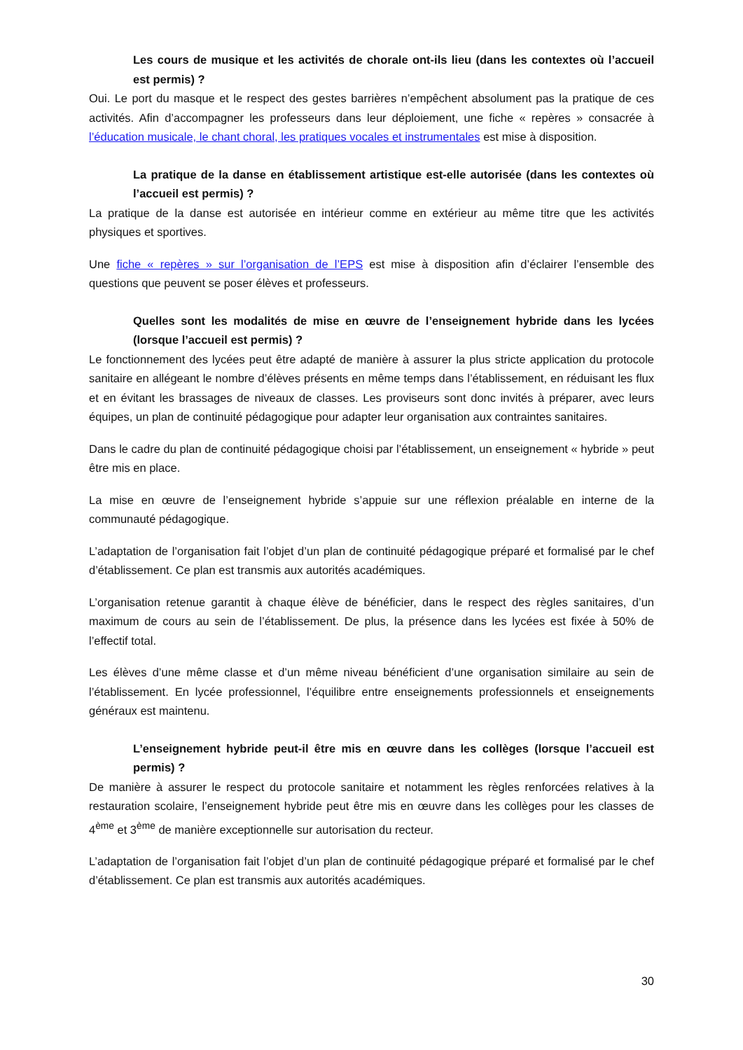Les cours de musique et les activités de chorale ont-ils lieu (dans les contextes où l’accueil est permis) ?
Oui. Le port du masque et le respect des gestes barrières n’empêchent absolument pas la pratique de ces activités. Afin d’accompagner les professeurs dans leur déploiement, une fiche « repères » consacrée à l’éducation musicale, le chant choral, les pratiques vocales et instrumentales est mise à disposition.
La pratique de la danse en établissement artistique est-elle autorisée (dans les contextes où l’accueil est permis) ?
La pratique de la danse est autorisée en intérieur comme en extérieur au même titre que les activités physiques et sportives.
Une fiche « repères » sur l’organisation de l’EPS est mise à disposition afin d’éclairer l’ensemble des questions que peuvent se poser élèves et professeurs.
Quelles sont les modalités de mise en œuvre de l’enseignement hybride dans les lycées (lorsque l’accueil est permis) ?
Le fonctionnement des lycées peut être adapté de manière à assurer la plus stricte application du protocole sanitaire en allégeant le nombre d’élèves présents en même temps dans l’établissement, en réduisant les flux et en évitant les brassages de niveaux de classes. Les proviseurs sont donc invités à préparer, avec leurs équipes, un plan de continuité pédagogique pour adapter leur organisation aux contraintes sanitaires.
Dans le cadre du plan de continuité pédagogique choisi par l’établissement, un enseignement « hybride » peut être mis en place.
La mise en œuvre de l’enseignement hybride s’appuie sur une réflexion préalable en interne de la communauté pédagogique.
L’adaptation de l’organisation fait l’objet d’un plan de continuité pédagogique préparé et formalisé par le chef d’établissement. Ce plan est transmis aux autorités académiques.
L’organisation retenue garantit à chaque élève de bénéficier, dans le respect des règles sanitaires, d’un maximum de cours au sein de l’établissement. De plus, la présence dans les lycées est fixée à 50% de l’effectif total.
Les élèves d’une même classe et d’un même niveau bénéficient d’une organisation similaire au sein de l’établissement. En lycée professionnel, l’équilibre entre enseignements professionnels et enseignements généraux est maintenu.
L’enseignement hybride peut-il être mis en œuvre dans les collèges (lorsque l’accueil est permis) ?
De manière à assurer le respect du protocole sanitaire et notamment les règles renforcées relatives à la restauration scolaire, l’enseignement hybride peut être mis en œuvre dans les collèges pour les classes de 4<sup>ème</sup> et 3<sup>ème</sup> de manière exceptionnelle sur autorisation du recteur.
L’adaptation de l’organisation fait l’objet d’un plan de continuité pédagogique préparé et formalisé par le chef d’établissement. Ce plan est transmis aux autorités académiques.
30